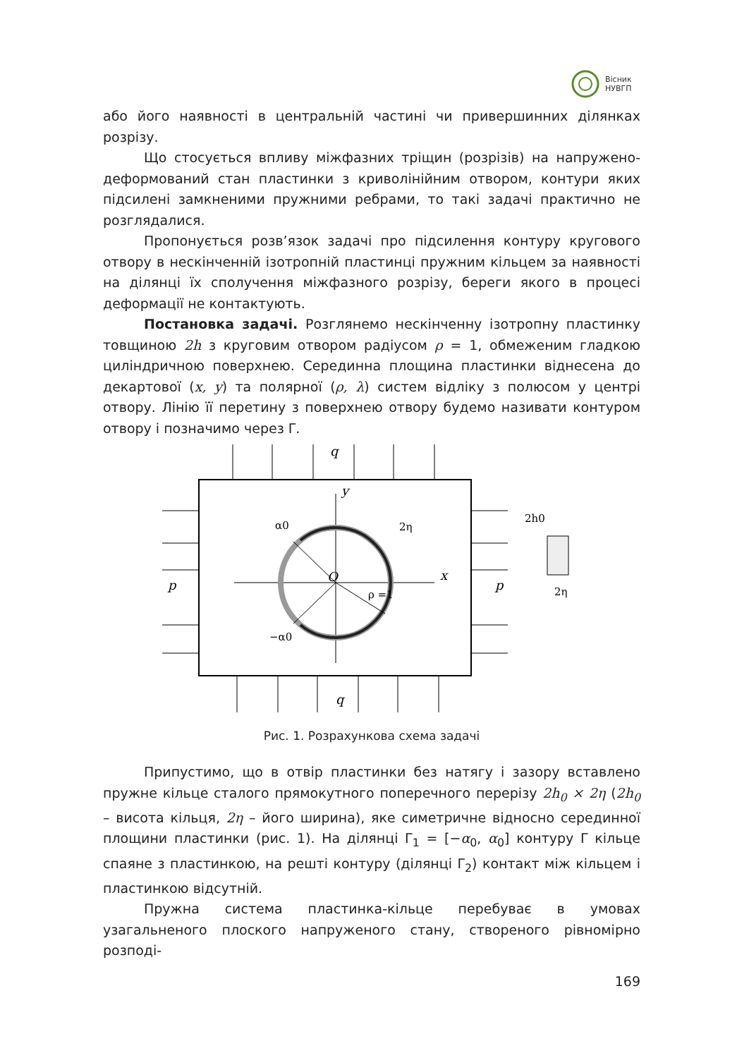Вісник
НУВГП
або його наявності в центральній частині чи привершинних ділянках розрізу.
Що стосується впливу міжфазних тріщин (розрізів) на напружено-деформований стан пластинки з криволінійним отвором, контури яких підсилені замкненими пружними ребрами, то такі задачі практично не розглядалися.
Пропонується розв’язок задачі про підсилення контуру кругового отвору в нескінченній ізотропній пластинці пружним кільцем за наявності на ділянці їх сполучення міжфазного розрізу, береги якого в процесі деформації не контактують.
Постановка задачі. Розглянемо нескінченну ізотропну пластинку товщиною 2h з круговим отвором радіусом ρ = 1, обмеженим гладкою циліндричною поверхнею. Серединна площина пластинки віднесена до декартової (x, y) та полярної (ρ, λ) систем відліку з полюсом у центрі отвору. Лінію її перетину з поверхнею отвору будемо називати контуром отвору і позначимо через Γ.
q
q
p
p
y
x
O
α0
2η
ρ =1
−α0
2h0
2η
Рис. 1. Розрахункова схема задачі
Припустимо, що в отвір пластинки без натягу і зазору вставлено пружне кільце сталого прямокутного поперечного перерізу 2h<sub>0</sub> × 2η (2h<sub>0</sub> – висота кільця, 2η – його ширина), яке симетричне відносно серединної площини пластинки (рис. 1). На ділянці Γ<sub>1</sub> = [−α<sub>0</sub>, α<sub>0</sub>] контуру Γ кільце спаяне з пластинкою, на решті контуру (ділянці Γ<sub>2</sub>) контакт між кільцем і пластинкою відсутній.
Пружна система пластинка-кільце перебуває в умовах узагальненого плоского напруженого стану, створеного рівномірно розподі-
169